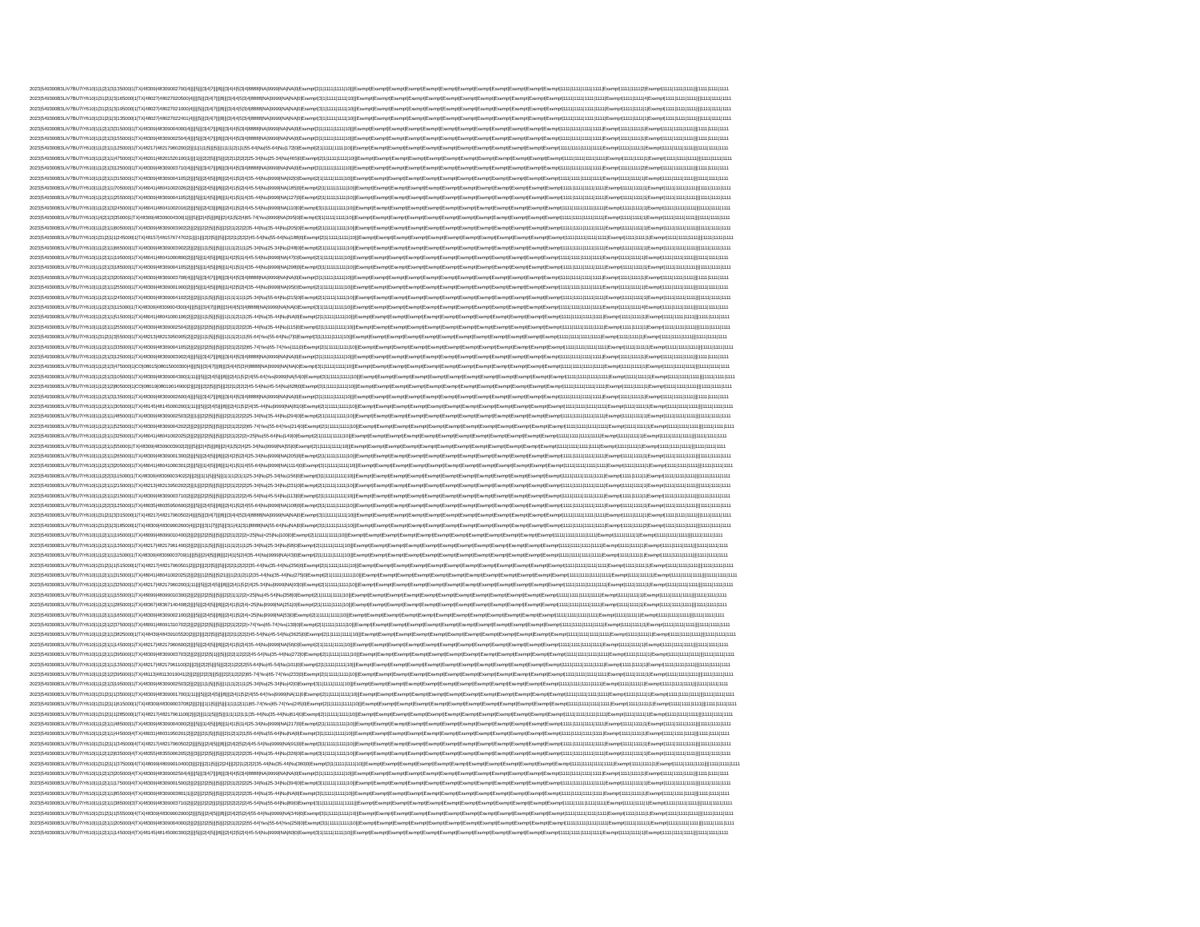2023|549300B3LIV7BU7IY610|1|1|2|1|3|135000|1|TX|48309|48309002700|4|||||5||||3|4|7||||8||||3|4|4|5|3|4|8888|NA|9999|NA|NA|0|Exempt|3|1|1111|1111|10|||Exempt|Exempt|Exempt|Exempt|Exempt|Exempt|Exempt|Exempt|Exempt|Exempt|Exempt|Exempt|1111|1111|1111|1111|Exempt|1111|1111|2|Exempt|1111|1111|1111||||1111|1111|1111
2023|549300B3LIV7BU7IY610|1|31|2|1|3|165000|1|TX|48027|48027020500|4|||||5||||3|4|7||||8||||3|4|4|5|3|4|8888|NA|9999|NA|NA|0|Exempt|3|1|1111|1111|10|||Exempt|Exempt|Exempt|Exempt|Exempt|Exempt|Exempt|Exempt|Exempt|Exempt|Exempt|Exempt|1111|1111|1111|1111|Exempt|1111|1111|4|Exempt|1111|1111|1111||||1111|1111|1111
2023|549300B3LIV7BU7IY610|1|31|2|1|3|195000|1|TX|48027|48027021000|4|||||5||||3|4|7||||8||||3|4|4|5|3|4|8888|NA|9999|NA|NA|0|Exempt|3|1|1111|1111|10|||Exempt|Exempt|Exempt|Exempt|Exempt|Exempt|Exempt|Exempt|Exempt|Exempt|Exempt|Exempt|1111|1111|1111|1111|Exempt|1111|1111|1|Exempt|1111|1111|1111||||1111|1111|1111
2023|549300B3LIV7BU7IY610|1|31|2|1|3|135000|1|TX|48027|48027022401|4|||||5||||3|4|7||||8||||3|4|4|5|3|4|8888|NA|9999|NA|NA|0|Exempt|3|1|1111|1111|10|||Exempt|Exempt|Exempt|Exempt|Exempt|Exempt|Exempt|Exempt|Exempt|Exempt|Exempt|Exempt|1111|1111|1111|1111|Exempt|1111|1111|1|Exempt|1111|1111|1111||||1111|1111|1111
2023|549300B3LIV7BU7IY610|1|1|2|1|3|315000|1|TX|48309|48309004000|4|||||5||||3|4|7||||8||||3|4|4|5|3|4|8888|NA|9999|NA|NA|0|Exempt|3|1|1111|1111|10|||Exempt|Exempt|Exempt|Exempt|Exempt|Exempt|Exempt|Exempt|Exempt|Exempt|Exempt|Exempt|1111|1111|1111|1111|Exempt|1111|1111|1|Exempt|1111|1111|1111||||1111|1111|1111
2023|549300B3LIV7BU7IY610|1|1|2|1|3|155000|1|TX|48309|48309002504|4|||||5||||3|4|7||||8||||3|4|4|5|3|4|8888|NA|9999|NA|NA|0|Exempt|3|1|1111|1111|10|||Exempt|Exempt|Exempt|Exempt|Exempt|Exempt|Exempt|Exempt|Exempt|Exempt|Exempt|Exempt|1111|1111|1111|1111|Exempt|1111|1111|1|Exempt|1111|1111|1111||||1111|1111|1111
2023|549300B3LIV7BU7IY610|1|1|2|1|1|125000|1|TX|48217|48217960200|2||||1||1|1|5||||5||||1|1|1|2|1|1|55-64|No|55-64|No|172|0|Exempt|2|1|1111|1111|10|||Exempt|Exempt|Exempt|Exempt|Exempt|Exempt|Exempt|Exempt|Exempt|Exempt|Exempt|Exempt|1111|1111|1111|1111|Exempt|1111|1111|1|Exempt|1111|1111|1111||||1111|1111|1111
2023|549300B3LIV7BU7IY610|1|1|2|1|1|475000|1|TX|48201|48201520100|1|||||1||||2|2|5||||5||||2|2|1|2|2|2|25-34|No|25-34|No|465|0|Exempt|2|1|1111|1111|10|||Exempt|Exempt|Exempt|Exempt|Exempt|Exempt|Exempt|Exempt|Exempt|Exempt|Exempt|Exempt|1111|1111|1111|1111|Exempt|1111|1111|1|Exempt|1111|1111|1111||||1111|1111|1111
2023|549300B3LIV7BU7IY610|1|1|2|1|3|125000|1|TX|48309|48309003710|4|||||5||||3|4|7||||8||||3|4|4|5|3|4|8888|NA|9999|NA|NA|0|Exempt|3|1|1111|1111|10|||Exempt|Exempt|Exempt|Exempt|Exempt|Exempt|Exempt|Exempt|Exempt|Exempt|Exempt|Exempt|1111|1111|1111|1111|Exempt|1111|1111|2|Exempt|1111|1111|1111||||1111|1111|1111
2023|549300B3LIV7BU7IY610|1|1|2|1|1|315000|1|TX|48309|48309004105|2|||||5||||2|4|5||||8||||2|4|1|5|2|4|35-44|No|9999|NA|92|0|Exempt|2|1|1111|1111|10|||Exempt|Exempt|Exempt|Exempt|Exempt|Exempt|Exempt|Exempt|Exempt|Exempt|Exempt|Exempt|1111|1111|1111|1111|Exempt|1111|1111|1|Exempt|1111|1111|1111||||1111|1111|1111
2023|549300B3LIV7BU7IY610|1|1|2|1|1|705000|1|TX|48041|48041002026|2|||||5||||2|4|5||||8||||2|4|1|5|2|4|45-54|No|9999|NA|185|0|Exempt|2|1|1111|1111|10|||Exempt|Exempt|Exempt|Exempt|Exempt|Exempt|Exempt|Exempt|Exempt|Exempt|Exempt|Exempt|1111|1111|1111|1111|Exempt|1111|1111|1|Exempt|1111|1111|1111||||1111|1111|1111
2023|549300B3LIV7BU7IY610|1|1|2|1|1|255000|1|TX|48309|48309004105|2|||||5||||1|4|5||||8||||1|4|1|5|1|4|35-44|No|9999|NA|127|0|Exempt|2|1|1111|1111|10|||Exempt|Exempt|Exempt|Exempt|Exempt|Exempt|Exempt|Exempt|Exempt|Exempt|Exempt|Exempt|1111|1111|1111|1111|Exempt|1111|1111|1|Exempt|1111|1111|1111||||1111|1111|1111
2023|549300B3LIV7BU7IY610|1|1|2|1|3|245000|1|TX|48041|48041002016|2|||||5||||2|4|3||||8||||2|4|1|5|2|4|45-54|No|9999|NA|110|0|Exempt|3|1|1111|1111|10|||Exempt|Exempt|Exempt|Exempt|Exempt|Exempt|Exempt|Exempt|Exempt|Exempt|Exempt|Exempt|1111|1111|1111|1111|Exempt|1111|1111|1|Exempt|1111|1111|1111||||1111|1111|1111
2023|549300B3LIV7BU7IY610|1|4|2|1|3|35000|1|TX|48309|48309004300|1|||||5||||2|4|5||||8||||2|4|1|5|2|4|65-74|Yes|9999|NA|395|0|Exempt|3|1|1111|1111|10|||Exempt|Exempt|Exempt|Exempt|Exempt|Exempt|Exempt|Exempt|Exempt|Exempt|Exempt|Exempt|1111|1111|1111|1111|Exempt|1111|1111|1|Exempt|1111|1111|1111||||1111|1111|1111
2023|549300B3LIV7BU7IY610|1|1|2|1|1|605000|1|TX|48309|48309003902|2||||2||||2|2|5||||5||||2|2|1|2|2|2|35-44|No|35-44|No|205|0|Exempt|2|1|1111|1111|10|||Exempt|Exempt|Exempt|Exempt|Exempt|Exempt|Exempt|Exempt|Exempt|Exempt|Exempt|Exempt|1111|1111|1111|1111|Exempt|1111|1111|1|Exempt|1111|1111|1111||||1111|1111|1111
2023|549300B3LIV7BU7IY610|1|31|2|1|1|245000|1|TX|48157|48157674702|1||||1||||2|2|5||||5||||2|2|1|2|2|2|45-54|No|55-64|No|188|0|Exempt|2|1|1111|1111|10|||Exempt|Exempt|Exempt|Exempt|Exempt|Exempt|Exempt|Exempt|Exempt|Exempt|Exempt|Exempt|1111|1111|1111|1111|Exempt|1111|1111|1|Exempt|1111|1111|1111||||1111|1111|1111
2023|549300B3LIV7BU7IY610|1|1|2|1|1|665000|1|TX|48309|48309003902|2||||2||||1|1|5||||5||||1|1|1|2|1|1|25-34|No|25-34|No|248|0|Exempt|2|1|1111|1111|10|||Exempt|Exempt|Exempt|Exempt|Exempt|Exempt|Exempt|Exempt|Exempt|Exempt|Exempt|Exempt|1111|1111|1111|1111|Exempt|1111|1111|1|Exempt|1111|1111|1111||||1111|1111|1111
2023|549300B3LIV7BU7IY610|1|1|2|1|1|195000|1|TX|48041|48041000800|2|||||5||||1|4|5||||8||||1|4|2|5|1|4|45-54|No|9999|NA|47|0|Exempt|2|1|1111|1111|10|||Exempt|Exempt|Exempt|Exempt|Exempt|Exempt|Exempt|Exempt|Exempt|Exempt|Exempt|Exempt|1111|1111|1111|1111|Exempt|1111|1111|1|Exempt|1111|1111|1111||||1111|1111|1111
2023|549300B3LIV7BU7IY610|1|1|2|1|3|185000|1|TX|48309|48309004105|2|||||5||||1|4|5||||8||||1|4|1|5|1|4|35-44|No|9999|NA|298|0|Exempt|3|1|1111|1111|10|||Exempt|Exempt|Exempt|Exempt|Exempt|Exempt|Exempt|Exempt|Exempt|Exempt|Exempt|Exempt|1111|1111|1111|1111|Exempt|1111|1111|1|Exempt|1111|1111|1111||||1111|1111|1111
2023|549300B3LIV7BU7IY610|1|1|2|1|3|205000|1|TX|48309|48309003708|4|||||5||||3|4|7||||8||||3|4|4|5|3|4|8888|NA|9999|NA|NA|0|Exempt|3|1|1111|1111|10|||Exempt|Exempt|Exempt|Exempt|Exempt|Exempt|Exempt|Exempt|Exempt|Exempt|Exempt|Exempt|1111|1111|1111|1111|Exempt|1111|1111|1|Exempt|1111|1111|1111||||1111|1111|1111
2023|549300B3LIV7BU7IY610|1|1|2|1|1|255000|1|TX|48309|48309001900|2|||||5||||1|4|5||||8||||1|4|2|5|2|4|35-44|No|9999|NA|95|0|Exempt|2|1|1111|1111|10|||Exempt|Exempt|Exempt|Exempt|Exempt|Exempt|Exempt|Exempt|Exempt|Exempt|Exempt|Exempt|1111|1111|1111|1111|Exempt|1111|1111|1|Exempt|1111|1111|1111||||1111|1111|1111
2023|549300B3LIV7BU7IY610|1|1|2|1|1|245000|1|TX|48309|48309004102|2||||2||||1|1|5||||5||||1|1|1|1|1|1|25-34|No|55-64|No|215|0|Exempt|2|1|1111|1111|10|||Exempt|Exempt|Exempt|Exempt|Exempt|Exempt|Exempt|Exempt|Exempt|Exempt|Exempt|Exempt|1111|1111|1111|1111|Exempt|1111|1111|1|Exempt|1111|1111|1111||||1111|1111|1111
2023|549300B3LIV7BU7IY610|1|1|2|1|3|115000|1|TX|48309|48309004300|4|||||5||||3|4|7||||8||||3|4|4|5|3|4|8888|NA|9999|NA|NA|0|Exempt|3|1|1111|1111|10|||Exempt|Exempt|Exempt|Exempt|Exempt|Exempt|Exempt|Exempt|Exempt|Exempt|Exempt|Exempt|1111|1111|1111|1111|Exempt|1111|1111|4|Exempt|1111|1111|1111||||1111|1111|1111
2023|549300B3LIV7BU7IY610|1|1|2|1|1|515000|1|TX|48041|48041000106|2||||2||||1|1|5||||5||||1|1|1|2|1|1|35-44|No|35-44|No|NA|0|Exempt|2|1|1111|1111|10|||Exempt|Exempt|Exempt|Exempt|Exempt|Exempt|Exempt|Exempt|Exempt|Exempt|Exempt|Exempt|1111|1111|1111|1111|Exempt|1111|1111|1|Exempt|1111|1111|1111||||1111|1111|1111
2023|549300B3LIV7BU7IY610|1|1|2|1|1|255000|1|TX|48309|48309002504|2||||2||||2|2|5||||5||||2|2|1|2|2|2|35-44|No|35-44|No|115|0|Exempt|2|1|1111|1111|10|||Exempt|Exempt|Exempt|Exempt|Exempt|Exempt|Exempt|Exempt|Exempt|Exempt|Exempt|Exempt|1111|1111|1111|1111|Exempt|1111|1111|1|Exempt|1111|1111|1111||||1111|1111|1111
2023|549300B3LIV7BU7IY610|1|31|2|1|3|55000|1|TX|48213|48213950905|2||||2||||1|1|5||||5||||1|1|1|2|1|1|55-64|Yes|55-64|No|7|0|Exempt|3|1|1111|1111|10|||Exempt|Exempt|Exempt|Exempt|Exempt|Exempt|Exempt|Exempt|Exempt|Exempt|Exempt|Exempt|1111|1111|1111|1111|Exempt|1111|1111|1|Exempt|1111|1111|1111||||1111|1111|1111
2023|549300B3LIV7BU7IY610|1|1|2|1|1|335000|1|TX|48309|48309004105|2||||2||||2|2|5||||5||||2|2|1|2|2|2|65-74|Yes|65-74|Yes|111|0|Exempt|2|1|1111|1111|10|||Exempt|Exempt|Exempt|Exempt|Exempt|Exempt|Exempt|Exempt|Exempt|Exempt|Exempt|Exempt|1111|1111|1111|1111|Exempt|1111|1111|1|Exempt|1111|1111|1111||||1111|1111|1111
2023|549300B3LIV7BU7IY610|1|1|2|1|3|125000|1|TX|48309|48309003902|4|||||5||||3|4|7||||8||||3|4|4|5|3|4|8888|NA|9999|NA|NA|0|Exempt|3|1|1111|1111|10|||Exempt|Exempt|Exempt|Exempt|Exempt|Exempt|Exempt|Exempt|Exempt|Exempt|Exempt|Exempt|1111|1111|1111|1111|Exempt|1111|1111|1|Exempt|1111|1111|1111||||1111|1111|1111
2023|549300B3LIV7BU7IY610|1|1|2|1|3|475000|1|CO|08015|08015000300|4|||||5||||3|4|7||||8||||3|4|4|5|3|4|8888|NA|9999|NA|NA|0|Exempt|3|1|1111|1111|10|||Exempt|Exempt|Exempt|Exempt|Exempt|Exempt|Exempt|Exempt|Exempt|Exempt|Exempt|Exempt|1111|1111|1111|1111|Exempt|1111|1111|1|Exempt|1111|1111|1111||||1111|1111|1111
2023|549300B3LIV7BU7IY610|1|1|2|1|3|105000|1|TX|48309|48309004300|1|11||||5||||2|4|5||||8||||2|4|1|5|2|4|55-64|Yes|9999|NA|54|0|Exempt|3|1|1111|1111|10|||Exempt|Exempt|Exempt|Exempt|Exempt|Exempt|Exempt|Exempt|Exempt|Exempt|Exempt|Exempt|1111|1111|1111|1111|Exempt|1111|1111|1|Exempt|1111|1111|1111||||1111|1111|1111
2023|549300B3LIV7BU7IY610|1|1|2|1|2|805000|1|CO|08019|08019014900|2||||2||||2|2|5||||5||||2|2|1|2|2|2|45-54|No|45-54|No|628|0|Exempt|3|1|1111|1111|10|||Exempt|Exempt|Exempt|Exempt|Exempt|Exempt|Exempt|Exempt|Exempt|Exempt|Exempt|Exempt|1111|1111|1111|1111|Exempt|1111|1111|1|Exempt|1111|1111|1111||||1111|1111|1111
2023|549300B3LIV7BU7IY610|1|1|2|1|3|135000|1|TX|48309|48309002600|4|||||5||||3|4|7||||8||||3|4|4|5|3|4|8888|NA|9999|NA|NA|0|Exempt|3|1|1111|1111|10|||Exempt|Exempt|Exempt|Exempt|Exempt|Exempt|Exempt|Exempt|Exempt|Exempt|Exempt|Exempt|1111|1111|1111|1111|Exempt|1111|1111|1|Exempt|1111|1111|1111||||1111|1111|1111
2023|549300B3LIV7BU7IY610|1|1|2|1|1|305000|1|TX|48145|48145000200|1|11||||5||||2|4|5||||8||||2|4|1|5|2|4|35-44|No|9999|NA|81|0|Exempt|2|1|1111|1111|10|||Exempt|Exempt|Exempt|Exempt|Exempt|Exempt|Exempt|Exempt|Exempt|Exempt|Exempt|Exempt|1111|1111|1111|1111|Exempt|1111|1111|1|Exempt|1111|1111|1111||||1111|1111|1111
2023|549300B3LIV7BU7IY610|1|1|2|1|1|485000|1|TX|48309|48309002503|2||||1||||2|2|5||||5||||2|2|1|2|2|2|25-34|No|35-44|No|294|0|Exempt|2|1|1111|1111|10|||Exempt|Exempt|Exempt|Exempt|Exempt|Exempt|Exempt|Exempt|Exempt|Exempt|Exempt|Exempt|1111|1111|1111|1111|Exempt|1111|1111|1|Exempt|1111|1111|1111||||1111|1111|1111
2023|549300B3LIV7BU7IY610|1|1|2|1|1|525000|1|TX|48309|48309004202|2||||2||||2|2|5||||5||||2|2|1|2|2|2|65-74|Yes|55-64|Yes|214|0|Exempt|2|1|1111|1111|10|||Exempt|Exempt|Exempt|Exempt|Exempt|Exempt|Exempt|Exempt|Exempt|Exempt|Exempt|Exempt|1111|1111|1111|1111|Exempt|1111|1111|1|Exempt|1111|1111|1111||||1111|1111|1111
2023|549300B3LIV7BU7IY610|1|1|2|1|1|325000|1|TX|48041|48041002025|2||||2||||2|2|5||||5||||2|2|1|2|2|2|<25|No|55-64|No|149|0|Exempt|2|1|1111|1111|10|||Exempt|Exempt|Exempt|Exempt|Exempt|Exempt|Exempt|Exempt|Exempt|Exempt|Exempt|Exempt|1111|1111|1111|1111|Exempt|1111|1111|1|Exempt|1111|1111|1111||||1111|1111|1111
2023|549300B3LIV7BU7IY610|1|1|2|1|1|55000|1|TX|48309|48309003902|2|||||5||||2|4|5||||8||||2|4|1|5|2|4|25-34|No|9999|NA|55|0|Exempt|2|1|1111|1111|10|||Exempt|Exempt|Exempt|Exempt|Exempt|Exempt|Exempt|Exempt|Exempt|Exempt|Exempt|Exempt|1111|1111|1111|1111|Exempt|1111|1111|1|Exempt|1111|1111|1111||||1111|1111|1111
2023|549300B3LIV7BU7IY610|1|1|2|1|1|265000|1|TX|48309|48309001300|2|||||5||||2|4|5||||8||||2|4|2|5|2|4|25-34|No|9999|NA|205|0|Exempt|2|1|1111|1111|10|||Exempt|Exempt|Exempt|Exempt|Exempt|Exempt|Exempt|Exempt|Exempt|Exempt|Exempt|Exempt|1111|1111|1111|1111|Exempt|1111|1111|1|Exempt|1111|1111|1111||||1111|1111|1111
2023|549300B3LIV7BU7IY610|1|1|2|1|3|205000|1|TX|48041|48041000301|2|||||5||||1|4|5||||8||||1|4|1|5|1|4|55-64|No|9999|NA|1114|0|Exempt|3|1|1111|1111|10|||Exempt|Exempt|Exempt|Exempt|Exempt|Exempt|Exempt|Exempt|Exempt|Exempt|Exempt|Exempt|1111|1111|1111|1111|Exempt|1111|1111|1|Exempt|1111|1111|1111||||1111|1111|1111
2023|549300B3LIV7BU7IY610|1|1|2|2|3|115000|1|TX|48309|48309003402|2||||2||||1|1|5||||5||||1|1|1|2|1|1|25-34|No|25-34|No|156|0|Exempt|3|1|1111|1111|10|||Exempt|Exempt|Exempt|Exempt|Exempt|Exempt|Exempt|Exempt|Exempt|Exempt|Exempt|Exempt|1111|1111|1111|1111|Exempt|1111|1111|1|Exempt|1111|1111|1111||||1111|1111|1111
2023|549300B3LIV7BU7IY610|1|1|2|1|1|215000|1|TX|48213|48213950202|2||||1||||2|2|5||||5||||2|2|1|2|2|2|25-34|No|25-34|No|231|0|Exempt|2|1|1111|1111|10|||Exempt|Exempt|Exempt|Exempt|Exempt|Exempt|Exempt|Exempt|Exempt|Exempt|Exempt|Exempt|1111|1111|1111|1111|Exempt|1111|1111|1|Exempt|1111|1111|1111||||1111|1111|1111
2023|549300B3LIV7BU7IY610|1|1|2|1|1|215000|1|TX|48309|48309003710|2||||2||||2|2|5||||5||||2|2|1|2|2|2|45-54|No|45-54|No|113|0|Exempt|2|1|1111|1111|10|||Exempt|Exempt|Exempt|Exempt|Exempt|Exempt|Exempt|Exempt|Exempt|Exempt|Exempt|Exempt|1111|1111|1111|1111|Exempt|1111|1111|1|Exempt|1111|1111|1111||||1111|1111|1111
2023|549300B3LIV7BU7IY610|1|1|2|2|3|125000|1|TX|48035|48035950600|2|||||5||||2|4|5||||8||||2|4|1|5|2|4|55-64|No|9999|NA|108|0|Exempt|3|1|1111|1111|10|||Exempt|Exempt|Exempt|Exempt|Exempt|Exempt|Exempt|Exempt|Exempt|Exempt|Exempt|Exempt|1111|1111|1111|1111|Exempt|1111|1111|1|Exempt|1111|1111|1111||||1111|1111|1111
2023|549300B3LIV7BU7IY610|1|31|2|1|3|315000|1|TX|48217|48217960502|4|||||5||||3|4|7||||8||||3|4|4|5|3|4|8888|NA|9999|NA|NA|0|Exempt|3|1|1111|1111|10|||Exempt|Exempt|Exempt|Exempt|Exempt|Exempt|Exempt|Exempt|Exempt|Exempt|Exempt|Exempt|1111|1111|1111|1111|Exempt|1111|1111|1|Exempt|1111|1111|1111||||1111|1111|1111
2023|549300B3LIV7BU7IY610|1|31|2|1|3|185000|1|TX|48309|48309002600|4||||2||||3|1|7||||5||||3|1|4|1|3|1|8888|NA|55-64|No|NA|0|Exempt|3|1|1111|1111|10|||Exempt|Exempt|Exempt|Exempt|Exempt|Exempt|Exempt|Exempt|Exempt|Exempt|Exempt|Exempt|1111|1111|1111|1111|Exempt|1111|1111|2|Exempt|1111|1111|1111||||1111|1111|1111
2023|549300B3LIV7BU7IY610|1|1|2|1|1|195000|1|TX|48099|48099010400|2||||2||||2|2|5||||5||||2|2|1|2|2|2|<25|No|<25|No|100|0|Exempt|2|1|1111|1111|10|||Exempt|Exempt|Exempt|Exempt|Exempt|Exempt|Exempt|Exempt|Exempt|Exempt|Exempt|Exempt|1111|1111|1111|1111|Exempt|1111|1111|1|Exempt|1111|1111|1111||||1111|1111|1111
2023|549300B3LIV7BU7IY610|1|1|2|1|1|135000|1|TX|48217|48217961400|2||||2||||1|1|5||||5||||1|1|1|2|1|1|25-34|No|25-34|No|58|0|Exempt|2|1|1111|1111|10|||Exempt|Exempt|Exempt|Exempt|Exempt|Exempt|Exempt|Exempt|Exempt|Exempt|Exempt|Exempt|1111|1111|1111|1111|Exempt|1111|1111|1|Exempt|1111|1111|1111||||1111|1111|1111
2023|549300B3LIV7BU7IY610|1|1|2|1|1|115000|1|TX|48309|48309003709|1|||||5||||2|4|5||||8||||2|4|1|5|2|4|35-44|No|9999|NA|43|0|Exempt|2|1|1111|1111|10|||Exempt|Exempt|Exempt|Exempt|Exempt|Exempt|Exempt|Exempt|Exempt|Exempt|Exempt|Exempt|1111|1111|1111|1111|Exempt|1111|1111|1|Exempt|1111|1111|1111||||1111|1111|1111
2023|549300B3LIV7BU7IY610|1|31|2|1|1|515000|1|TX|48217|48217960501|2||||2||||2|2|5||||5||||2|2|1|2|2|2|35-44|No|35-44|No|356|0|Exempt|2|1|1111|1111|10|||Exempt|Exempt|Exempt|Exempt|Exempt|Exempt|Exempt|Exempt|Exempt|Exempt|Exempt|Exempt|1111|1111|1111|1111|Exempt|1111|1111|1|Exempt|1111|1111|1111||||1111|1111|1111
2023|549300B3LIV7BU7IY610|1|1|2|1|1|315000|1|TX|48041|48041002025|2||||2||||1|2|5||||5|21||||1|2|1|2|1|2|35-44|No|35-44|No|275|0|Exempt|2|1|1111|1111|10|||Exempt|Exempt|Exempt|Exempt|Exempt|Exempt|Exempt|Exempt|Exempt|Exempt|Exempt|Exempt|1111|1111|1111|1111|Exempt|1111|1111|1|Exempt|1111|1111|1111||||1111|1111|1111
2023|549300B3LIV7BU7IY610|1|1|2|1|1|325000|1|TX|48217|48217960200|1|11||||5||||2|4|5||||8||||2|4|1|5|2|4|25-34|No|9999|NA|93|0|Exempt|2|1|1111|1111|10|||Exempt|Exempt|Exempt|Exempt|Exempt|Exempt|Exempt|Exempt|Exempt|Exempt|Exempt|Exempt|1111|1111|1111|1111|Exempt|1111|1111|1|Exempt|1111|1111|1111||||1111|1111|1111
2023|549300B3LIV7BU7IY610|1|1|2|1|1|155000|1|TX|48099|48099010300|2||||2||||2|2|5||||5||||2|2|1|1|2|2|<25|No|45-54|No|358|0|Exempt|2|1|1111|1111|10|||Exempt|Exempt|Exempt|Exempt|Exempt|Exempt|Exempt|Exempt|Exempt|Exempt|Exempt|Exempt|1111|1111|1111|1111|Exempt|1111|1111|1|Exempt|1111|1111|1111||||1111|1111|1111
2023|549300B3LIV7BU7IY610|1|1|2|1|1|285000|1|TX|48367|48367140408|2|||||5||||2|4|5||||8||||2|4|1|5|2|4|<25|No|9999|NA|251|0|Exempt|2|1|1111|1111|10|||Exempt|Exempt|Exempt|Exempt|Exempt|Exempt|Exempt|Exempt|Exempt|Exempt|Exempt|Exempt|1111|1111|1111|1111|Exempt|1111|1111|1|Exempt|1111|1111|1111||||1111|1111|1111
2023|549300B3LIV7BU7IY610|1|1|2|1|1|165000|1|TX|48309|48309002100|2|||||5||||2|4|5||||8||||2|4|1|5|2|4|<25|No|9999|NA|53|0|Exempt|2|1|1111|1111|10|||Exempt|Exempt|Exempt|Exempt|Exempt|Exempt|Exempt|Exempt|Exempt|Exempt|Exempt|Exempt|1111|1111|1111|1111|Exempt|1111|1111|1|Exempt|1111|1111|1111||||1111|1111|1111
2023|549300B3LIV7BU7IY610|1|1|2|1|2|375000|1|TX|48091|48091310702|2||||2||||2|2|5||||5||||2|2|1|2|2|2|>74|Yes|65-74|Yes|130|0|Exempt|2|1|1111|1111|10|||Exempt|Exempt|Exempt|Exempt|Exempt|Exempt|Exempt|Exempt|Exempt|Exempt|Exempt|Exempt|1111|1111|1111|1111|Exempt|1111|1111|1|Exempt|1111|1111|1111||||1111|1111|1111
2023|549300B3LIV7BU7IY610|1|1|2|1|1|3825000|1|TX|48439|48439105520|2||||2||||2|2|5||||5||||2|2|1|2|2|2|45-54|No|45-54|No|3625|0|Exempt|2|1|1111|1111|10|||Exempt|Exempt|Exempt|Exempt|Exempt|Exempt|Exempt|Exempt|Exempt|Exempt|Exempt|Exempt|1111|1111|1111|1111|Exempt|1111|1111|1|Exempt|1111|1111|1111||||1111|1111|1111
2023|549300B3LIV7BU7IY610|1|1|2|1|1|145000|1|TX|48217|48217960600|2|||||5||||2|4|5||||8||||2|4|1|5|2|4|35-44|No|9999|NA|56|0|Exempt|2|1|1111|1111|10|||Exempt|Exempt|Exempt|Exempt|Exempt|Exempt|Exempt|Exempt|Exempt|Exempt|Exempt|Exempt|1111|1111|1111|1111|Exempt|1111|1111|1|Exempt|1111|1111|1111||||1111|1111|1111
2023|549300B3LIV7BU7IY610|1|1|2|1|1|395000|1|TX|48309|48309003703|2||||2||||2|2|5|1||||5||||2|2|1|2|2|2|45-54|No|35-44|No|272|0|Exempt|2|1|1111|1111|10|||Exempt|Exempt|Exempt|Exempt|Exempt|Exempt|Exempt|Exempt|Exempt|Exempt|Exempt|Exempt|1111|1111|1111|1111|Exempt|1111|1111|1|Exempt|1111|1111|1111||||1111|1111|1111
2023|549300B3LIV7BU7IY610|1|1|2|1|1|135000|1|TX|48217|48217961100|2||||2||||2|2|5||||5||||2|2|1|2|2|2|55-64|No|45-54|No|101|0|Exempt|2|1|1111|1111|10|||Exempt|Exempt|Exempt|Exempt|Exempt|Exempt|Exempt|Exempt|Exempt|Exempt|Exempt|Exempt|1111|1111|1111|1111|Exempt|1111|1111|1|Exempt|1111|1111|1111||||1111|1111|1111
2023|549300B3LIV7BU7IY610|1|1|2|1|2|395000|1|TX|48113|48113019041|2||||2||||2|2|3||||5||||2|2|1|2|2|2|65-74|Yes|65-74|Yes|233|0|Exempt|2|1|1111|1111|10|||Exempt|Exempt|Exempt|Exempt|Exempt|Exempt|Exempt|Exempt|Exempt|Exempt|Exempt|Exempt|1111|1111|1111|1111|Exempt|1111|1111|1|Exempt|1111|1111|1111||||1111|1111|1111
2023|549300B3LIV7BU7IY610|1|1|2|1|3|195000|1|TX|48309|48309002503|2||||2||||1|1|5||||5||||1|1|1|2|1|1|25-34|No|25-34|No|42|0|Exempt|3|1|1111|1111|10|||Exempt|Exempt|Exempt|Exempt|Exempt|Exempt|Exempt|Exempt|Exempt|Exempt|Exempt|Exempt|1111|1111|1111|1111|Exempt|1111|1111|1|Exempt|1111|1111|1111||||1111|1111|1111
2023|549300B3LIV7BU7IY610|1|31|2|1|1|35000|1|TX|48309|48309001700|1|11||||5||||2|4|5||||8||||2|4|1|5|2|4|55-64|Yes|9999|NA|11|0|Exempt|2|1|1111|1111|10|||Exempt|Exempt|Exempt|Exempt|Exempt|Exempt|Exempt|Exempt|Exempt|Exempt|Exempt|Exempt|1111|1111|1111|1111|Exempt|1111|1111|1|Exempt|1111|1111|1111||||1111|1111|1111
2023|549300B3LIV7BU7IY610|1|31|2|1|1|615000|1|TX|48309|48309003708|2||||2||||1|1|5||||5||||1|1|1|2|1|1|65-74|Yes|65-74|Yes|245|0|Exempt|2|1|1111|1111|10|||Exempt|Exempt|Exempt|Exempt|Exempt|Exempt|Exempt|Exempt|Exempt|Exempt|Exempt|Exempt|1111|1111|1111|1111|Exempt|1111|1111|1|Exempt|1111|1111|1111||||1111|1111|1111
2023|549300B3LIV7BU7IY610|1|31|2|1|1|285000|1|TX|48217|48217961100|2||||2||||1|1|5||||5||||1|1|1|2|1|1|35-44|No|35-44|No|614|0|Exempt|2|1|1111|1111|10|||Exempt|Exempt|Exempt|Exempt|Exempt|Exempt|Exempt|Exempt|Exempt|Exempt|Exempt|Exempt|1111|1111|1111|1111|Exempt|1111|1111|1|Exempt|1111|1111|1111||||1111|1111|1111
2023|549300B3LIV7BU7IY610|1|1|2|1|1|485000|1|TX|48309|48309004000|2|||||5||||1|4|5||||8||||1|4|1|5|1|4|25-34|No|9999|NA|217|0|Exempt|2|1|1111|1111|10|||Exempt|Exempt|Exempt|Exempt|Exempt|Exempt|Exempt|Exempt|Exempt|Exempt|Exempt|Exempt|1111|1111|1111|1111|Exempt|1111|1111|1|Exempt|1111|1111|1111||||1111|1111|1111
2023|549300B3LIV7BU7IY610|1|1|2|1|1|445000|4|TX|48031|48031950201|2||||2||||2|1|5||||5||||2|1|2|1|2|1|55-64|No|55-64|No|NA|0|Exempt|3|1|1111|1111|10|||Exempt|Exempt|Exempt|Exempt|Exempt|Exempt|Exempt|Exempt|Exempt|Exempt|Exempt|Exempt|1111|1111|1111|1111|Exempt|1111|1111|1|Exempt|1111|1111|1111||||1111|1111|1111
2023|549300B3LIV7BU7IY610|1|31|2|1|1|345000|4|TX|48217|48217960502|2|||||5||||2|4|5||||8||||2|4|2|5|2|4|45-54|No|9999|NA|91|0|Exempt|3|1|1111|1111|10|||Exempt|Exempt|Exempt|Exempt|Exempt|Exempt|Exempt|Exempt|Exempt|Exempt|Exempt|Exempt|1111|1111|1111|1111|Exempt|1111|1111|1|Exempt|1111|1111|1111||||1111|1111|1111
2023|549300B3LIV7BU7IY610|1|1|2|1|2|635000|4|TX|48355|48355006205|2||||3||||2|2|5||||5||||2|2|1|2|2|2|35-44|No|35-44|No|326|0|Exempt|3|1|1111|1111|10|||Exempt|Exempt|Exempt|Exempt|Exempt|Exempt|Exempt|Exempt|Exempt|Exempt|Exempt|Exempt|1111|1111|1111|1111|Exempt|1111|1111|1|Exempt|1111|1111|1111||||1111|1111|1111
2023|549300B3LIV7BU7IY610|1|31|2|1|1|375000|4|TX|48099|48099010400|3||||2||||2|1|5||||2|24||||2|2|1|2|2|2|35-44|No|35-44|No|360|0|Exempt|3|1|1111|1111|10|||Exempt|Exempt|Exempt|Exempt|Exempt|Exempt|Exempt|Exempt|Exempt|Exempt|Exempt|Exempt|1111|1111|1111|1111|Exempt|1111|1111|1|Exempt|1111|1111|1111||||1111|1111|1111
2023|549300B3LIV7BU7IY610|1|1|2|1|3|205000|4|TX|48309|48309002504|4|||||5||||3|4|7||||8||||3|4|4|5|3|4|8888|NA|9999|NA|NA|0|Exempt|3|1|1111|1111|10|||Exempt|Exempt|Exempt|Exempt|Exempt|Exempt|Exempt|Exempt|Exempt|Exempt|Exempt|Exempt|1111|1111|1111|1111|Exempt|1111|1111|1|Exempt|1111|1111|1111||||1111|1111|1111
2023|549300B3LIV7BU7IY610|1|1|2|1|1|175000|4|TX|48309|48309001500|2||||2||||2|2|5||||5||||2|2|1|2|2|2|25-34|No|25-34|No|394|0|Exempt|3|1|1111|1111|10|||Exempt|Exempt|Exempt|Exempt|Exempt|Exempt|Exempt|Exempt|Exempt|Exempt|Exempt|Exempt|1111|1111|1111|1111|Exempt|1111|1111|1|Exempt|1111|1111|1111||||1111|1111|1111
2023|549300B3LIV7BU7IY610|1|1|2|1|1|855000|4|TX|48309|48309003801|1||||2||||2|2|5||||5||||2|2|1|2|2|2|35-44|No|35-44|No|NA|0|Exempt|3|1|1111|1111|10|||Exempt|Exempt|Exempt|Exempt|Exempt|Exempt|Exempt|Exempt|Exempt|Exempt|Exempt|Exempt|1111|1111|1111|1111|Exempt|1111|1111|1|Exempt|1111|1111|1111||||1111|1111|1111
2023|549300B3LIV7BU7IY610|1|1|2|1|1|385000|3|TX|48309|48309003710|2||||2||||2|2|2||||2||||2|2|2|2|2|2|45-54|No|55-64|No|89|0|Exempt|3|1|1111|1111|1111|||Exempt|Exempt|Exempt|Exempt|Exempt|Exempt|Exempt|Exempt|Exempt|Exempt|Exempt|Exempt|1111|1111|1111|1111|Exempt|1111|1111|1|Exempt|1111|1111|1111||||1111|1111|1111
2023|549300B3LIV7BU7IY610|1|31|2|1|1|555000|4|TX|48309|48309002900|2|||||5||||2|4|5||||8||||2|4|2|5|2|4|55-64|No|9999|NA|349|0|Exempt|3|1|1111|1111|10|||Exempt|Exempt|Exempt|Exempt|Exempt|Exempt|Exempt|Exempt|Exempt|Exempt|Exempt|Exempt|1111|1111|1111|1111|Exempt|1111|1111|1|Exempt|1111|1111|1111||||1111|1111|1111
2023|549300B3LIV7BU7IY610|1|1|2|1|1|205000|4|TX|48309|48309004000|2||||2||||2|2|5||||5||||2|2|1|2|2|2|55-64|Yes|55-64|Yes|250|0|Exempt|3|1|1111|1111|10|||Exempt|Exempt|Exempt|Exempt|Exempt|Exempt|Exempt|Exempt|Exempt|Exempt|Exempt|Exempt|1111|1111|1111|1111|Exempt|1111|1111|1|Exempt|1111|1111|1111||||1111|1111|1111
2023|549300B3LIV7BU7IY610|1|1|2|1|1|145000|4|TX|48145|48145000300|2|||||5||||2|4|5||||8||||2|4|2|5|2|4|45-54|No|9999|NA|60|0|Exempt|3|1|1111|1111|10|||Exempt|Exempt|Exempt|Exempt|Exempt|Exempt|Exempt|Exempt|Exempt|Exempt|Exempt|Exempt|1111|1111|1111|1111|Exempt|1111|1111|1|Exempt|1111|1111|1111||||1111|1111|1111